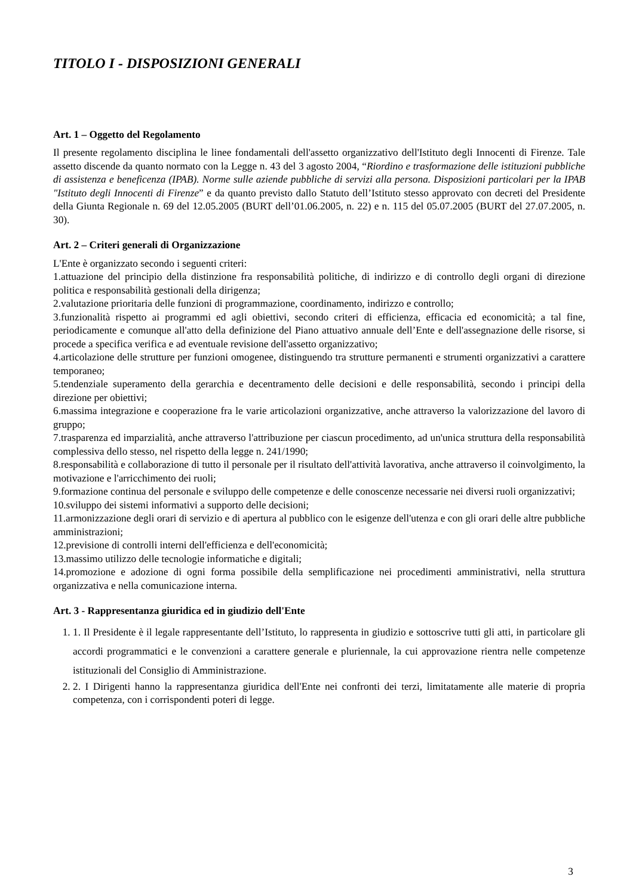TITOLO I - DISPOSIZIONI GENERALI
Art. 1 – Oggetto del Regolamento
Il presente regolamento disciplina le linee fondamentali dell'assetto organizzativo dell'Istituto degli Innocenti di Firenze. Tale assetto discende da quanto normato con la Legge n. 43 del 3 agosto 2004, “Riordino e trasformazione delle istituzioni pubbliche di assistenza e beneficenza (IPAB). Norme sulle aziende pubbliche di servizi alla persona. Disposizioni particolari per la IPAB "Istituto degli Innocenti di Firenze” e da quanto previsto dallo Statuto dell’Istituto stesso approvato con decreti del Presidente della Giunta Regionale n. 69 del 12.05.2005 (BURT dell’01.06.2005, n. 22) e n. 115 del 05.07.2005 (BURT del 27.07.2005, n. 30).
Art. 2 – Criteri generali di Organizzazione
L'Ente è organizzato secondo i seguenti criteri:
1.attuazione del principio della distinzione fra responsabilità politiche, di indirizzo e di controllo degli organi di direzione politica e responsabilità gestionali della dirigenza;
2.valutazione prioritaria delle funzioni di programmazione, coordinamento, indirizzo e controllo;
3.funzionalità rispetto ai programmi ed agli obiettivi, secondo criteri di efficienza, efficacia ed economicità; a tal fine, periodicamente e comunque all'atto della definizione del Piano attuativo annuale dell’Ente e dell'assegnazione delle risorse, si procede a specifica verifica e ad eventuale revisione dell'assetto organizzativo;
4.articolazione delle strutture per funzioni omogenee, distinguendo tra strutture permanenti e strumenti organizzativi a carattere temporaneo;
5.tendenziale superamento della gerarchia e decentramento delle decisioni e delle responsabilità, secondo i principi della direzione per obiettivi;
6.massima integrazione e cooperazione fra le varie articolazioni organizzative, anche attraverso la valorizzazione del lavoro di gruppo;
7.trasparenza ed imparzialità, anche attraverso l'attribuzione per ciascun procedimento, ad un'unica struttura della responsabilità complessiva dello stesso, nel rispetto della legge n. 241/1990;
8.responsabilità e collaborazione di tutto il personale per il risultato dell'attività lavorativa, anche attraverso il coinvolgimento, la motivazione e l'arricchimento dei ruoli;
9.formazione continua del personale e sviluppo delle competenze e delle conoscenze necessarie nei diversi ruoli organizzativi;
10.sviluppo dei sistemi informativi a supporto delle decisioni;
11.armonizzazione degli orari di servizio e di apertura al pubblico con le esigenze dell'utenza e con gli orari delle altre pubbliche amministrazioni;
12.previsione di controlli interni dell'efficienza e dell'economicità;
13.massimo utilizzo delle tecnologie informatiche e digitali;
14.promozione e adozione di ogni forma possibile della semplificazione nei procedimenti amministrativi, nella struttura organizzativa e nella comunicazione interna.
Art. 3 - Rappresentanza giuridica ed in giudizio dell'Ente
1. 1. Il Presidente è il legale rappresentante dell’Istituto, lo rappresenta in giudizio e sottoscrive tutti gli atti, in particolare gli accordi programmatici e le convenzioni a carattere generale e pluriennale, la cui approvazione rientra nelle competenze istituzionali del Consiglio di Amministrazione.
2. 2. I Dirigenti hanno la rappresentanza giuridica dell'Ente nei confronti dei terzi, limitatamente alle materie di propria competenza, con i corrispondenti poteri di legge.
3